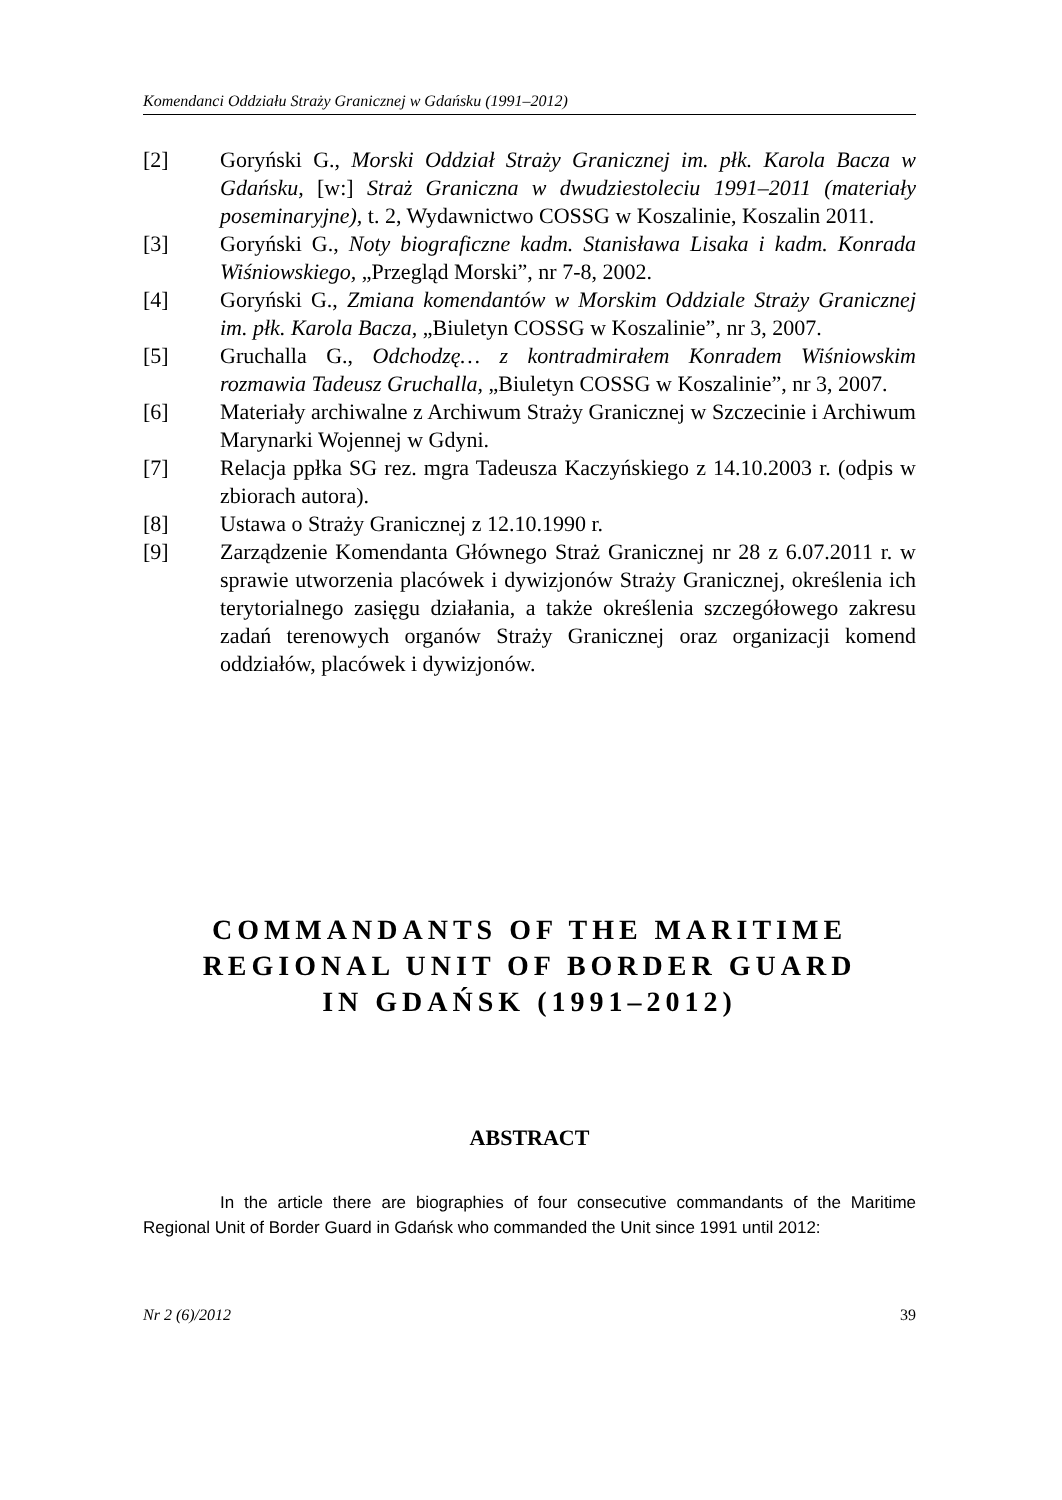Komendanci Oddziału Straży Granicznej w Gdańsku (1991–2012)
[2] Goryński G., Morski Oddział Straży Granicznej im. płk. Karola Bacza w Gdańsku, [w:] Straż Graniczna w dwudziestoleciu 1991–2011 (materiały poseminaryjne), t. 2, Wydawnictwo COSSG w Koszalinie, Koszalin 2011.
[3] Goryński G., Noty biograficzne kadm. Stanisława Lisaka i kadm. Konrada Wiśniowskiego, „Przegląd Morski”, nr 7-8, 2002.
[4] Goryński G., Zmiana komendantów w Morskim Oddziale Straży Granicznej im. płk. Karola Bacza, „Biuletyn COSSG w Koszalinie”, nr 3, 2007.
[5] Gruchalla G., Odchodzę… z kontradmirałem Konradem Wiśniowskim rozmawia Tadeusz Gruchalla, „Biuletyn COSSG w Koszalinie”, nr 3, 2007.
[6] Materiały archiwalne z Archiwum Straży Granicznej w Szczecinie i Archiwum Marynarki Wojennej w Gdyni.
[7] Relacja ppłka SG rez. mgra Tadeusza Kaczyńskiego z 14.10.2003 r. (odpis w zbiorach autora).
[8] Ustawa o Straży Granicznej z 12.10.1990 r.
[9] Zarządzenie Komendanta Głównego Straż Granicznej nr 28 z 6.07.2011 r. w sprawie utworzenia placówek i dywizjonów Straży Granicznej, określenia ich terytorialnego zasięgu działania, a także określenia szczegółowego zakresu zadań terenowych organów Straży Granicznej oraz organizacji komend oddziałów, placówek i dywizjonów.
COMMANDANTS OF THE MARITIME
REGIONAL UNIT OF BORDER GUARD
IN GDAŃSK (1991–2012)
ABSTRACT
In the article there are biographies of four consecutive commandants of the Maritime Regional Unit of Border Guard in Gdańsk who commanded the Unit since 1991 until 2012:
Nr 2 (6)/2012 39